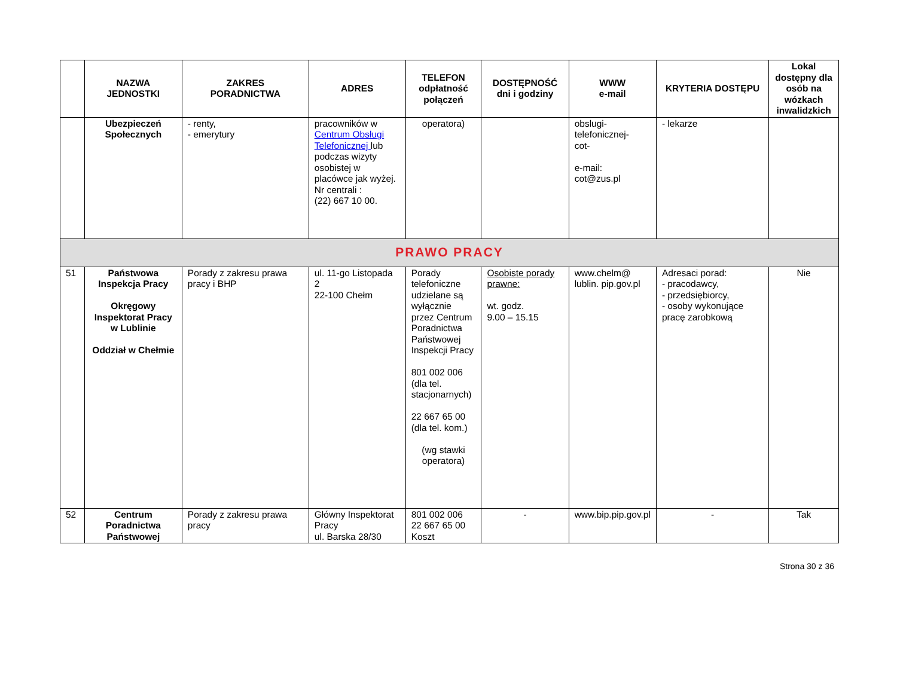| | NAZWA JEDNOSTKI | ZAKRES PORADNICTWA | ADRES | TELEFON odpłatność połączeń | DOSTĘPNOŚĆ dni i godziny | WWW e-mail | KRYTERIA DOSTĘPU | Lokal dostępny dla osób na wózkach inwalidzkich |
| --- | --- | --- | --- | --- | --- | --- | --- | --- |
| | Ubezpieczeń Społecznych | - renty, - emerytury | pracowników w Centrum Obsługi Telefonicznej lub podczas wizyty osobistej w placówce jak wyżej. Nr centrali : (22) 667 10 00. | operatora) | | obslugi- telefonicznej- cot- e-mail: cot@zus.pl | - lekarze | |
| PRAWO PRACY | | | | | | | | |
| 51 | Państwowa Inspekcja Pracy Okręgowy Inspektorat Pracy w Lublinie Oddział w Chełmie | Porady z zakresu prawa pracy i BHP | ul. 11-go Listopada 2 22-100 Chełm | Porady telefoniczne udzielane są wyłącznie przez Centrum Poradnictwa Państwowej Inspekcji Pracy 801 002 006 (dla tel. stacjonarnych) 22 667 65 00 (dla tel. kom.) (wg stawki operatora) | Osobiste porady prawne: wt. godz. 9.00 – 15.15 | www.chelm@ lublin. pip.gov.pl | Adresaci porad: - pracodawcy, - przedsiębiorcy, - osoby wykonujące pracę zarobkową | Nie |
| 52 | Centrum Poradnictwa Państwowej | Porady z zakresu prawa pracy | Główny Inspektorat Pracy ul. Barska 28/30 | 801 002 006 22 667 65 00 Koszt | - | www.bip.pip.gov.pl | - | Tak |
Strona 30 z 36